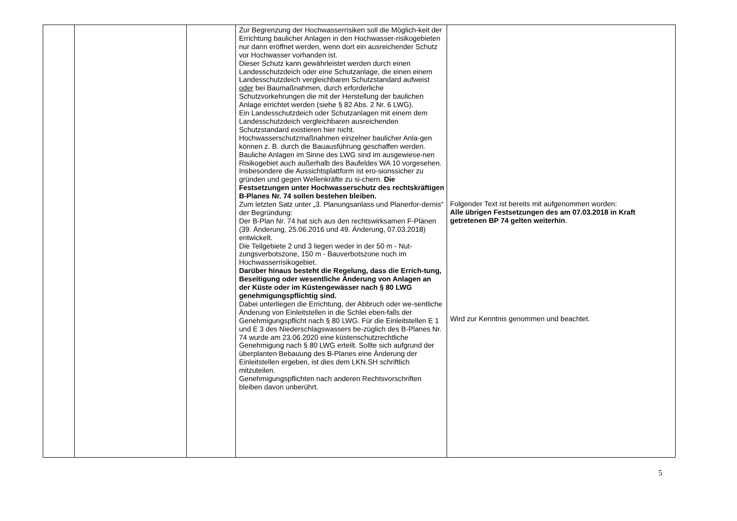| | | | Zur Begrenzung der Hochwasserrisiken soll die Möglich-keit der Errichtung baulicher Anlagen in den Hochwasser-risikogebieten nur dann eröffnet werden, wenn dort ein ausreichender Schutz vor Hochwasser vorhanden ist. Dieser Schutz kann gewährleistet werden durch einen Landesschutzdeich oder eine Schutzanlage, die einen einem Landesschutzdeich vergleichbaren Schutzstandard aufweist oder bei Baumaßnahmen, durch erforderliche Schutzvorkehrungen die mit der Herstellung der baulichen Anlage errichtet werden (siehe § 82 Abs. 2 Nr. 6 LWG). Ein Landesschutzdeich oder Schutzanlagen mit einem dem Landesschutzdeich vergleichbaren ausreichenden Schutzstandard existieren hier nicht. Hochwasserschutzmaßnahmen einzelner baulicher Anla-gen können z. B. durch die Bauausführung geschaffen werden. Bauliche Anlagen im Sinne des LWG sind im ausgewiese-nen Risikogebiet auch außerhalb des Baufeldes WA 10 vorgesehen. Insbesondere die Aussichtsplattform ist ero-sionssicher zu gründen und gegen Wellenkräfte zu si-chern. Die Festsetzungen unter Hochwasserschutz des rechtskräftigen B-Planes Nr. 74 sollen bestehen bleiben. Zum letzten Satz unter „3. Planungsanlass und Planerfor-dernis“ der Begründung: Der B-Plan Nr. 74 hat sich aus den rechtswirksamen F-Plänen (39. Änderung, 25.06.2016 und 49. Änderung, 07.03.2018) entwickelt. Die Teilgebiete 2 und 3 liegen weder in der 50 m - Nut-zungsverbotszone, 150 m - Bauverbotszone noch im Hochwasserrisikogebiet. Darüber hinaus besteht die Regelung, dass die Errich-tung, Beseitigung oder wesentliche Änderung von Anlagen an der Küste oder im Küstengewässer nach § 80 LWG genehmigungspflichtig sind. Dabei unterliegen die Errichtung, der Abbruch oder we-sentliche Änderung von Einleitstellen in die Schlei eben-falls der Genehmigungspflicht nach § 80 LWG. Für die Einleitstellen E 1 und E 3 des Niederschlagswassers be-züglich des B-Planes Nr. 74 wurde am 23.06.2020 eine küstenschutzrechtliche Genehmigung nach § 80 LWG erteilt. Sollte sich aufgrund der überplanten Bebauung des B-Planes eine Änderung der Einleitstellen ergeben, ist dies dem LKN.SH schriftlich mitzuteilen. Genehmigungspflichten nach anderen Rechtsvorschriften bleiben davon unberührt. | Folgender Text ist bereits mit aufgenommen worden: Alle übrigen Festsetzungen des am 07.03.2018 in Kraft getretenen BP 74 gelten weiterhin . Wird zur Kenntnis genommen und beachtet. |
5